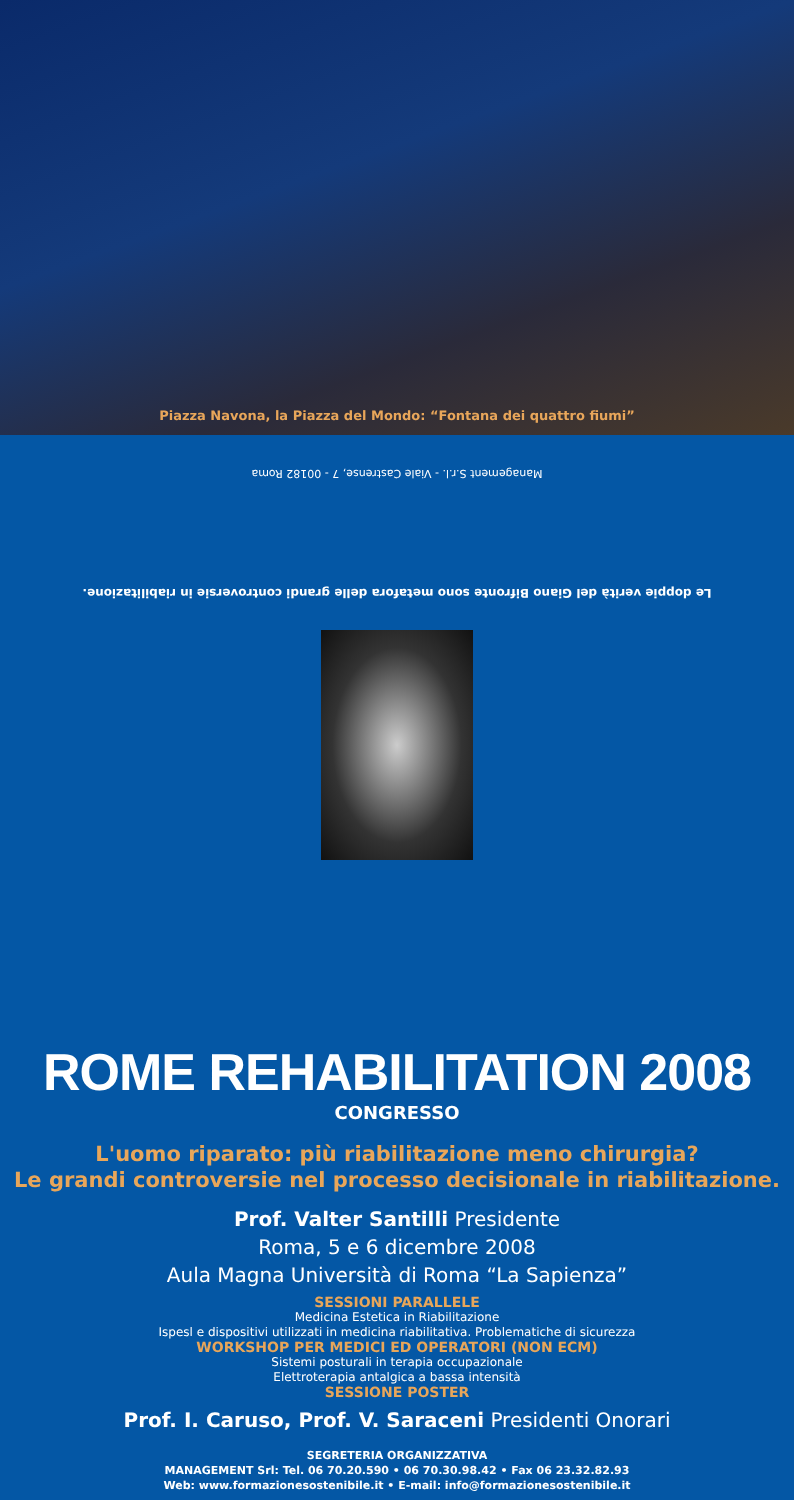Piazza Navona, la Piazza del Mondo: “Fontana dei quattro fiumi”
Management S.r.l. - Viale Castrense, 7 - 00182 Roma
Le doppie verità del Giano Bifronte sono metafora delle grandi controversie in riabilitazione.
ROME REHABILITATION 2008
CONGRESSO
L'uomo riparato: più riabilitazione meno chirurgia?
Le grandi controversie nel processo decisionale in riabilitazione.
Prof. Valter Santilli Presidente
Roma, 5 e 6 dicembre 2008
Aula Magna Università di Roma “La Sapienza”
SESSIONI PARALLELE
Medicina Estetica in Riabilitazione
Ispesl e dispositivi utilizzati in medicina riabilitativa. Problematiche di sicurezza
WORKSHOP PER MEDICI ED OPERATORI (NON ECM)
Sistemi posturali in terapia occupazionale
Elettroterapia antalgica a bassa intensità
SESSIONE POSTER
Prof. I. Caruso, Prof. V. Saraceni Presidenti Onorari
SEGRETERIA ORGANIZZATIVA
MANAGEMENT Srl: Tel. 06 70.20.590 • 06 70.30.98.42 • Fax 06 23.32.82.93
Web: www.formazionesostenibile.it • E-mail: info@formazionesostenibile.it